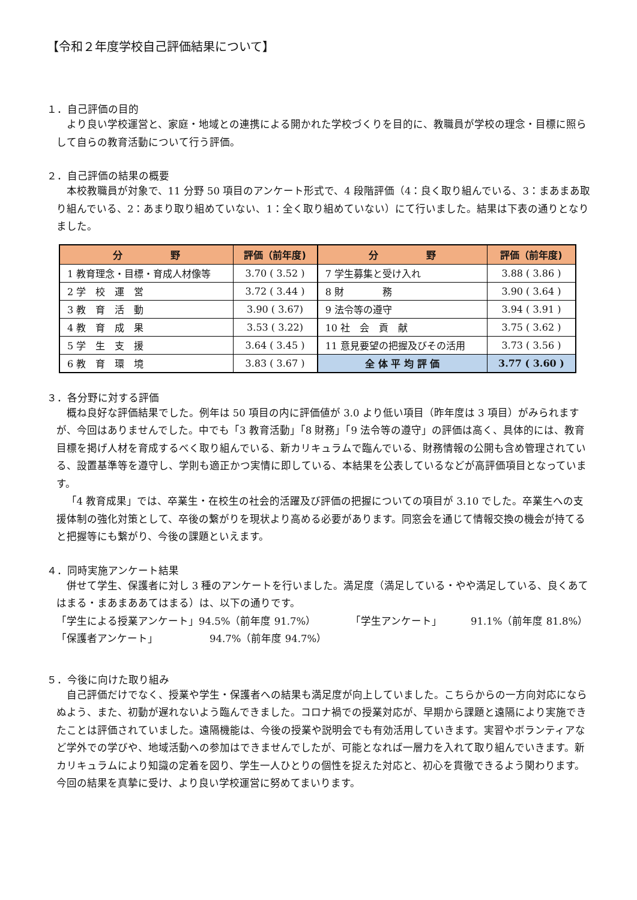【令和２年度学校自己評価結果について】
１．自己評価の目的
より良い学校運営と、家庭・地域との連携による開かれた学校づくりを目的に、教職員が学校の理念・目標に照らして自らの教育活動について行う評価。
２．自己評価の結果の概要
本校教職員が対象で、11 分野 50 項目のアンケート形式で、4 段階評価（4：良く取り組んでいる、3：まあまあ取り組んでいる、2：あまり取り組めていない、1：全く取り組めていない）にて行いました。結果は下表の通りとなりました。
| 分 野 | 評価（前年度) | 分 野 | 評価（前年度) |
| --- | --- | --- | --- |
| 1 教育理念・目標・育成人材像等 | 3.70 ( 3.52 ) | 7 学生募集と受け入れ | 3.88 ( 3.86 ) |
| 2 学 校 運 営 | 3.72 ( 3.44 ) | 8 財 務 | 3.90 ( 3.64 ) |
| 3 教 育 活 動 | 3.90 ( 3.67) | 9 法令等の遵守 | 3.94 ( 3.91 ) |
| 4 教 育 成 果 | 3.53 ( 3.22) | 10 社 会 貢 献 | 3.75 ( 3.62 ) |
| 5 学 生 支 援 | 3.64 ( 3.45 ) | 11 意見要望の把握及びその活用 | 3.73 ( 3.56 ) |
| 6 教 育 環 境 | 3.83 ( 3.67 ) | 全 体 平 均 評 価 | 3.77 ( 3.60 ) |
３．各分野に対する評価
概ね良好な評価結果でした。例年は 50 項目の内に評価値が 3.0 より低い項目（昨年度は 3 項目）がみられますが、今回はありませんでした。中でも「3 教育活動」「8 財務」「9 法令等の遵守」の評価は高く、具体的には、教育目標を掲げ人材を育成するべく取り組んでいる、新カリキュラムで臨んでいる、財務情報の公開も含め管理されている、設置基準等を遵守し、学則も適正かつ実情に即している、本結果を公表しているなどが高評価項目となっています。
「4 教育成果」では、卒業生・在校生の社会的活躍及び評価の把握についての項目が 3.10 でした。卒業生への支援体制の強化対策として、卒後の繋がりを現状より高める必要があります。同窓会を通じて情報交換の機会が持てると把握等にも繋がり、今後の課題といえます。
４．同時実施アンケート結果
併せて学生、保護者に対し 3 種のアンケートを行いました。満足度（満足している・やや満足している、良くあてはまる・まあまああてはまる）は、以下の通りです。
「学生による授業アンケート」94.5%（前年度 91.7%） 「学生アンケート」 91.1%（前年度 81.8%）
「保護者アンケート」 94.7%（前年度 94.7%）
５．今後に向けた取り組み
自己評価だけでなく、授業や学生・保護者への結果も満足度が向上していました。こちらからの一方向対応にならぬよう、また、初動が遅れないよう臨んできました。コロナ禍での授業対応が、早期から課題と遠隔により実施できたことは評価されていました。遠隔機能は、今後の授業や説明会でも有効活用していきます。実習やボランティアなど学外での学びや、地域活動への参加はできませんでしたが、可能となれば一層力を入れて取り組んでいきます。新カリキュラムにより知識の定着を図り、学生一人ひとりの個性を捉えた対応と、初心を貫徹できるよう関わります。今回の結果を真摯に受け、より良い学校運営に努めてまいります。